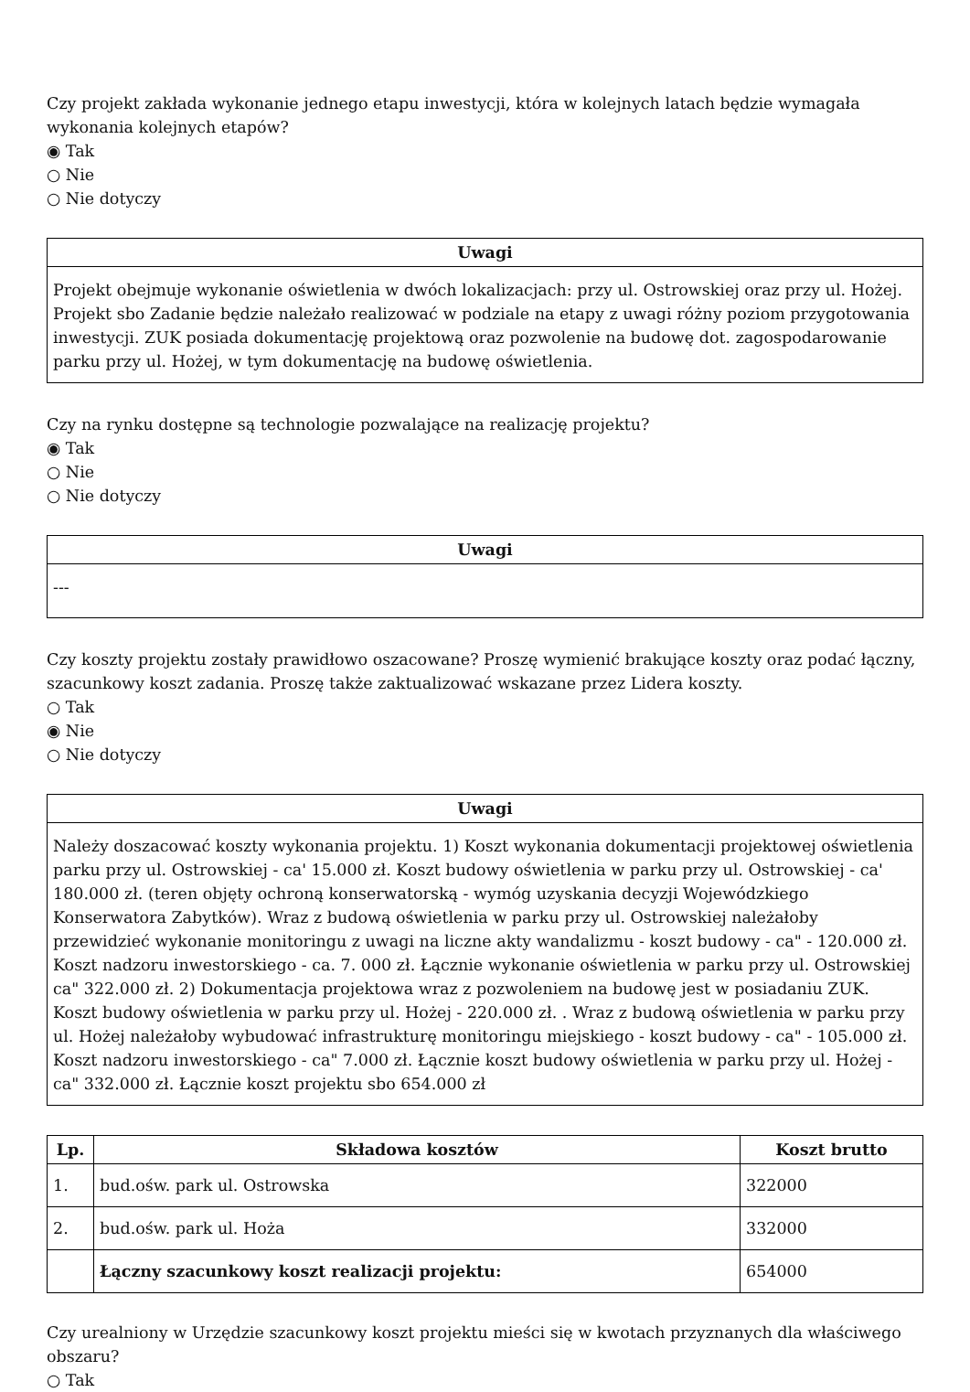Czy projekt zakłada wykonanie jednego etapu inwestycji, która w kolejnych latach będzie wymagała wykonania kolejnych etapów?
◉ Tak
○ Nie
○ Nie dotyczy
Uwagi
Projekt obejmuje wykonanie oświetlenia w dwóch lokalizacjach: przy ul. Ostrowskiej oraz przy ul. Hożej. Projekt sbo Zadanie będzie należało realizować w podziale na etapy z uwagi różny poziom przygotowania inwestycji. ZUK posiada dokumentację projektową oraz pozwolenie na budowę dot. zagospodarowanie parku przy ul. Hożej, w tym dokumentację na budowę oświetlenia.
Czy na rynku dostępne są technologie pozwalające na realizację projektu?
◉ Tak
○ Nie
○ Nie dotyczy
Uwagi
---
Czy koszty projektu zostały prawidłowo oszacowane? Proszę wymienić brakujące koszty oraz podać łączny, szacunkowy koszt zadania. Proszę także zaktualizować wskazane przez Lidera koszty.
○ Tak
◉ Nie
○ Nie dotyczy
Uwagi
Należy doszacować koszty wykonania projektu. 1) Koszt wykonania dokumentacji projektowej oświetlenia parku przy ul. Ostrowskiej - ca' 15.000 zł. Koszt budowy oświetlenia w parku przy ul. Ostrowskiej - ca' 180.000 zł. (teren objęty ochroną konserwatorską - wymóg uzyskania decyzji Wojewódzkiego Konserwatora Zabytków). Wraz z budową oświetlenia w parku przy ul. Ostrowskiej należałoby przewidzieć wykonanie monitoringu z uwagi na liczne akty wandalizmu - koszt budowy - ca" - 120.000 zł. Koszt nadzoru inwestorskiego - ca. 7. 000 zł. Łącznie wykonanie oświetlenia w parku przy ul. Ostrowskiej ca" 322.000 zł. 2) Dokumentacja projektowa wraz z pozwoleniem na budowę jest w posiadaniu ZUK. Koszt budowy oświetlenia w parku przy ul. Hożej - 220.000 zł. . Wraz z budową oświetlenia w parku przy ul. Hożej należałoby wybudować infrastrukturę monitoringu miejskiego - koszt budowy - ca" - 105.000 zł. Koszt nadzoru inwestorskiego - ca" 7.000 zł. Łącznie koszt budowy oświetlenia w parku przy ul. Hożej - ca" 332.000 zł. Łącznie koszt projektu sbo 654.000 zł
| Lp. | Składowa kosztów | Koszt brutto |
| --- | --- | --- |
| 1. | bud.ośw. park ul. Ostrowska | 322000 |
| 2. | bud.ośw. park ul. Hoża | 332000 |
| | Łączny szacunkowy koszt realizacji projektu: | 654000 |
Czy urealniony w Urzędzie szacunkowy koszt projektu mieści się w kwotach przyznanych dla właściwego obszaru?
○ Tak